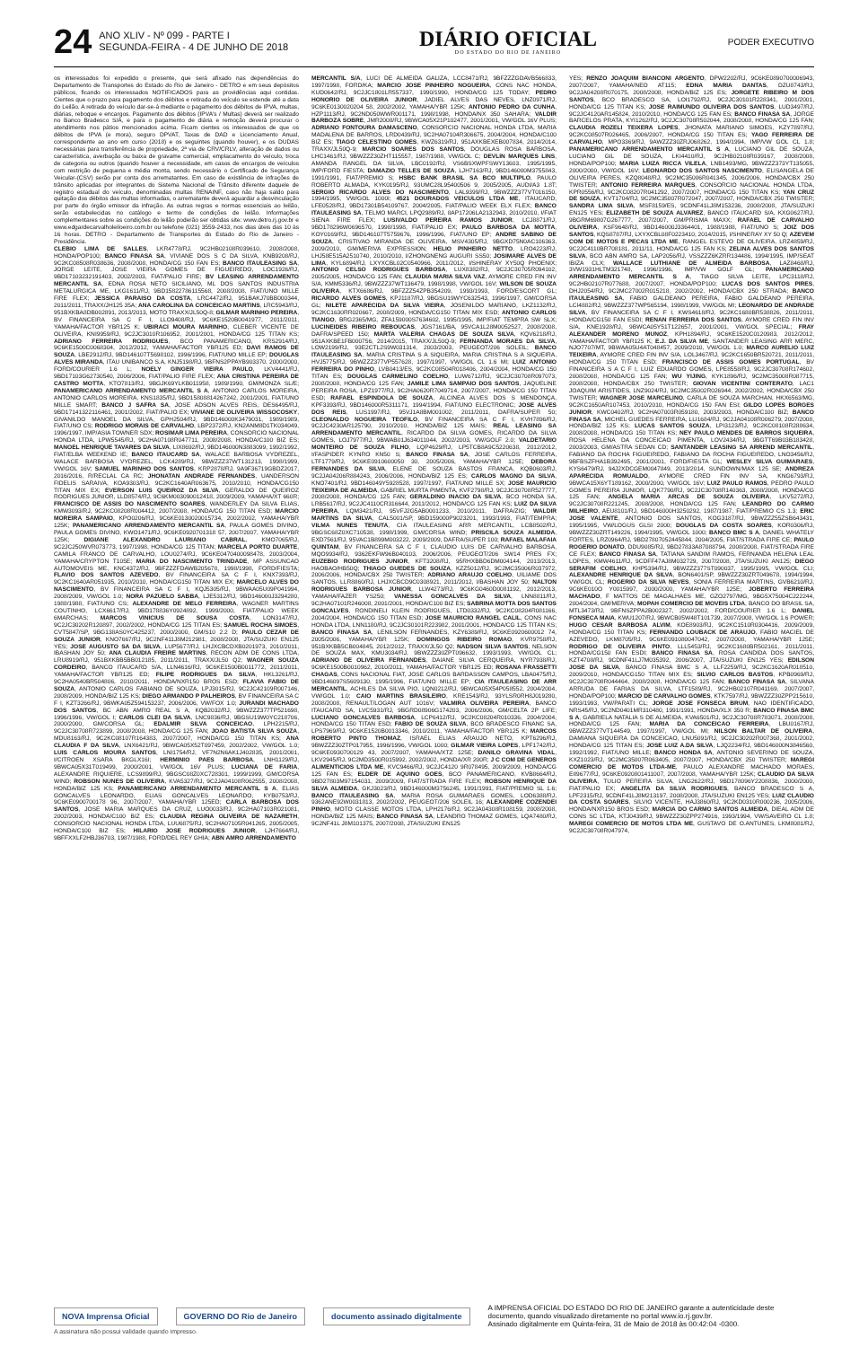24 ANO XLIV - Nº 099 - PARTE I
SEGUNDA-FEIRA - 4 DE JUNHO DE 2018
DIÁRIO OFICIAL
DO ESTADO DO RIO DE JANEIRO
PODER EXECUTIVO
os interessados foi expedido o presente, que será afixado nas dependências do Departamento de Transportes do Estado do Rio de Janeiro - DETRO e em seus depósitos públicos, ficando os interessados NOTIFICADOS para as providências aqui contidas. Cientes que o prazo para pagamento dos débitos e retirada do veículo se estende até a data do Leilão. A retirada do veículo dar-se-á mediante o pagamento dos débitos de IPVA, multas, diárias, reboque e encargos. Pagamento dos débitos (IPVA's / Multas) deverá ser realizado no Banco Bradesco S/A, e para o pagamento de diária e remoção deverá procurar o atendimento nos pátios mencionados acima. Ficam cientes os interessados de que os débitos de IPVA (e mora), seguro DPVAT, Taxas de DAD e Licenciamento Anual, correspondente ao ano em curso (2018) e os seguintes (quando houver), e os DUDAS necessárias para transferência de propriedade, 2ª via de CRV/CRLV, alteração de dados ou característica, averbação ou baixa de gravame comercial, emplacamento do veículo, troca de categoria ou outros (quando houver a necessidade, em casos de encargos de veículos com restrição de pequena e média monta, sendo necessário o Certificado de Segurança Veicular-(CSV) serão por conta dos arrematantes. Em caso de existência de infrações de trânsito aplicadas por integrantes do Sistema Nacional de Trânsito diferente daquele de registro estadual do veículo, denominadas multas RENAINF, caso não haja saldo para quitação dos débitos das multas informadas, o arrematante deverá aguardar a desvinculação por parte do órgão emissor da infração. As outras regras e normas essenciais ao leilão, serão estabelecidas no catálogo e termo de condições de leilão. Informações complementares sobre as condições do leilão poderão ser obtidas site: www.detro.rj.gov.br e www.edgardecarvalholeiloeiro.com.br ou telefone (021) 3559-2433, nos dias úteis das 10 às 16 horas. DETRO - Departamento de Transportes do Estado do Rio de Janeiro - Presidência.
CLEBIO LIMA DE SALLES, LKR4778/RJ, 9C2HB02108R039610, 2008/2008, HONDA/POP100; BANCO FINASA SA, VIVIANE DOS S C DA SILVA, KNB9208/RJ, 9C2KC08508R038636, 2008/2008, HONDA/CG 150 FAN ES; BANCO ITAULEASING SA, JORGE LEITE, JOSE VIEIRA GOMES DE FIGUEIREDO, LOC1926/RJ, 9BD17103232191403, 2002/2003, FIAT/PALIO FIRE; BV LEASING ARRENDAMENTO MERCANTIL SA, EDNA ROSA NETO SICILIANO, ML DOS SANTOS INDUSTRIA METALURGICA ME, LKG1611/RJ, 9BD15822786115568, 2008/2008, FIAT/UNO MILLE FIRE FLEX; JESSICA PARAISO DA COSTA, LRC4472/RJ, 951BAKJ70BB000344, 2011/2011, TRAXX/JH125 35A; ANA CAROLINA DA CONCEICAO MARTINS, LRC5943/RJ, 951BXKBA8DB002891, 2013/2013, MOTO TRAXX/JL50Q-8; GILMAR MARINHO PEREIRA, BV FINANCEIRA SA C F I, LLO9408/RJ, 9C6KE1520B0041977, 2011/2011, YAMAHA/FACTOR YBR125 K; UBIRACI MOURA MARINHO, CLEBER VICENTE DE OLIVEIRA, KNI9959/RJ, 9C2JC3010R106952, 2001/2001, HONDA/CG 125 TITAN KS; ADRIANO FERREIRA RODRIGUES, BCO PANAMERICANO, KRS2914/RJ, 9C6KE1500C0068304, 2012/2012, YAMAHA/FACTOR YBR125 ED; DAVI RAMOS DE SOUZA, LBE2912/RJ, 9BD146107T5698102, 1996/1996, FIAT/UNO MILLE EP; DOUGLAS ALVES MIRANDA, ITAU UNIBANCO S.A, KNJ5198/RJ, 9BFNS2PPAYB903370, 2000/2000, FORD/COURIER 1.6 L; NOELY GINGER VIEIRA PAULO, LKV4441/RJ, 9BD17103G62730540, 2006/2006, FIAT/PALIO FIRE FLEX; ANA CRISTINA PEREIRA DE CASTRO MOTTA, KTO7813/RJ, 9BGJK69YLKB011958, 1989/1990, GM/MONZA SL/E; PANAMERICANO ARRENDAMENTO MERCANTIL S A, ANTONIO CARLOS MOREIRA, ANTONIO CARLOS MOREIRA, KNS1835/RJ, 9BD15808814267242, 2001/2001, FIAT/UNO MILLE SMART; BANCO J SAFRA SA, JOSE ADSON ALVES REIS, DES6495/RJ, 9BD17141322116461, 2001/2002, FIAT/PALIO EX; VIVIANE DE OLIVEIRA WISSOCOSKY, GIVANILDO MANOEL DA SILVA, GPH2504/RJ, 9BD146000K3479031, 1989/1989, FIAT/UNO CS; RODRIGO MORAIS DE CARVALHO, LBP2372/RJ, KN2ANM8D1TK034049, 1996/1997, IMP/ASIA TOWNER SDX; ROSIMAR LIMA PEREIRA, CONSORCIO NACIONAL HONDA LTDA, LPW5545/RJ, 9C2HA07108R047711, 2008/2008, HONDA/C100 BIZ ES; MANOEL HENRIQUE TAVARES DA SILVA, LIX8692/RJ, 9BD146000N3883099, 1992/1992, FIAT/ELBA WEEKEND IE; BANCO ITAUCARD SA, WALACE BARBOSA VYDREZEL, WALACE BARBOSA VYDREZEL, LCK4289/RJ, 9BWZZZ37WT131213, 1998/1999, VW/GOL 16V; SAMUEL MARINHO DOS SANTOS, KRP2878/RJ, 9A9F36719GBDZ2017, 2016/2016, R/RECLAL CA RC; JHONATAN ANDRADE FERNANDES, UANDERSON FIDELIS SARAIVA, KOA9303/RJ, 9C2KC1640AR063675, 2010/2010, HONDA/CG150 TITAN MIX EX; EVERSON LUIS QUEIROZ DA SILVA, GERALDO DE QUEIROZ RODRIGUES JUNIOR, LLD8574/RJ, 9C6KM003090012418, 2009/2009, YAMAHA/XT 660R; FRANCISCO DE ASSIS DO NASCIMENTO SOARES, WANDERLEY DA SILVA ELIAS, KMW3093/RJ, 9C2KC08208R004412, 2007/2008, HONDA/CG 150 TITAN ESD; MARCIO MOREIRA SAMPAIO, KPO0206/RJ, 9C6KE0130020015734, 2002/2002, YAMAHA/YBR 125K; PANAMERICANO ARRENDAMENTO MERCANTIL SA, PAULA GOMES DIVINO, PAULA GOMES DIVINO, KWO1471/RJ, 9C6KE0920701318 57, 2007/2007, YAMAHA/YBR 125K; DIGIANE ALEXANDRO LAURIANO CABRAL, KMO7065/RJ, 9C2JC250WVR073773, 1997/1998, HONDA/CG 125 TITAN; MARCELA PORTO DUARTE, CAMILA FRANCO DE CARVALHO, LOU0274/RJ, 9C6KE0470400098478, 2003/2004, YAMAHA/CRYPTON T105E; MARIA DO NASCIMENTO TRINDADE, MP ASSUNCAO AUTOMOVEIS ME, KNC4372/RJ, 9BFZZZFDAWB205678, 1998/1998, FORD/FIESTA; FLAVIO DOS SANTOS AZEVEDO, BV FINANCEIRA SA C F I, KNX7393/RJ, 9C2KC1640AR051935, 2010/2010, HONDA/CG150 TITAN MIX EX; MARCELO ALVES DO NASCIMENTO, BV FINANCEIRA SA C F I, KQJ5305/RJ, 9BWAA05U09P041994, 2008/2009, VW/GOL 1.0; NORA PAZUELO SABBA, LJE5312/RJ, 9BD146000J3294280, 1988/1988, FIAT/UNO CS; ALEXANDRE DE MELO FERREIRA, WAGNER MARTINS COUTINHO, LCX6617/RJ, 9BD178836Y0924892, 1999/2000, FIAT/PALIO WEEK 6MARCHAS; MARCOS VINICIUS DE SOUSA COSTA, LON3147/RJ, 9C2JC30202R120897, 2002/2002, HONDA/CG 125 TITAN ES; SAMUEL ROCHA SIMOES, CVT5847/SP, 9BG138AS0YC425237, 2000/2000, GM/S10 2.2 D; PAULO CEZAR DE SOUZA JUNIOR, KNO7667/RJ, 9C2NF411J8M212981, 2008/2008, JTA/SUZUKI EN125 YES; JOSE AUGUSTO SA DA SILVA, LUP5677/RJ, LHJXCBCDXB0201973, 2010/2011, IBASHAN JOY 50; ANA CLAUDIA FREIRE MARTINS, RECON ADM DE CONS LTDA, LRU8919/RJ, 951BXKBB5BB012185, 2011/2011, TRAXX/JL50 Q2; WAGNER SOUZA CORDEIRO, BANCO ITAUCARD S/A, LLN4616/RJ, 9C6KE1500B0011772, 2011/2011, YAMAHA/FACTOR YBR125 ED; FILIPE RODRIGUES DA SILVA, HKL3261/RJ, 9C2HA0540BR504806, 2010/2011, HONDA/NXR150 BROS ESD; FLAVIA FABIO DE SOUZA, ANTONIO CARLOS FABIANO DE SOUZA, LPJ3015/RJ, 9C2JC42109R007146, 2008/2009, HONDA/BIZ 125 KS; DIEGO ARMANDO P PALHEIROS, BV FINANCEIRA SA C F I, KZT3266/RJ, 9BWKA05Z594153237, 2006/2006, VW/FOX 1.0; JURANDI MACHADO DOS SANTOS, BC ABN AMRO REAL S A, KQB2032/RJ, 9BWZZZ377TP521698, 1996/1996, VW/GOL I; CARLOS CLEI DA SILVA, LNC9836/RJ, 9BGSU19W0YC218706, 2000/2000, GM/CORSA GL; EDALMIR SILVA CONCEICAO, LPH2215/RJ, 9C2JC30708R723899, 2008/2008, HONDA/CG 125 FAN; JOAO BATISTA SILVA SOUZA, MDU8163/RJ, 9C2KC08107R164383, 2007/2007, HONDA/CG 150 TITAN KS; ANA CLAUDIA F DA SILVA, LNX6421/RJ, 9BWCA05X52T097459, 2002/2002, VW/GOL 1.0; LUIS CARLOS MOURA SANTOS, LNI1754/RJ, VF7N2N6AK1J402835, 2001/2001, I/CITROEN XSARA BKGLX16I; HERMINIO PAES BARBOSA, LNH1129/RJ, 9BWCA05X31T019499, 2000/2001, VW/GOL 16V PLUS; LUCIANA DE FARIA, ALEXANDRE RIQUIERE, LCS9899/RJ, 9BGSC08Z0XC728301, 1999/1999, GM/CORSA WIND; ROBSON NUNES DE OLIVEIRA, KVA5327/RJ, 9C2JA04108R062555, 2008/2008, HONDA/BIZ 125 KS; PANAMERICANO ARRENDAMENTO MERCANTIL S A, ELIAS GONCALVES LEONARDO, ELIAS GONCALVES LEONARDO, KYB0753/RJ, 9C6KE0900700178 96, 2007/2007, YAMAHA/YBR 125ED; CARLA BARBOSA DOS SANTOS, JOSE MARIA MARQUES DA CRUZ, LUO0033/RJ, 9C2HA07103R021081, 2002/2003, HONDA/C100 BIZ ES; CLAUDIA REGINA OLIVEIRA DE NAZARETH, CONSORCIO NACIONAL HONDA LTDA, LUU6875/RJ, 9C2HA07105R041265, 2005/2005, HONDA/C100 BIZ ES; HILARIO JOSE RODRIGUES JUNIOR, LJH7664/RJ, 9BFFXXLF2HBJ36703, 1987/1988, FORD/DEL REY GHIA; ABN AMRO ARRENDAMENTO
MERCANTIL S/A, LUCI DE ALMEIDA GALIZA, LCC8471/RJ, 9BFZZZGDAVB566833, 1997/1998, FORD/KA; MARCIO JOSE PINHEIRO NOGUEIRA, CONS NAC HONDA, KUD0642/RJ, 9C2JC1801LR557337, 1990/1990, HONDA/CG 125 TODAY; PEDRO HONORIO DE OLIVEIRA JUNIOR, JADIEL ALVES DAS NEVES, LNZ0971/RJ, 9C6KE0130020204 58, 2002/2002, YAMAHA/YBR 125K; ANTONIO PEDRO DA CUNHA, HZP1113/RJ, 9C2ND050WWR001171, 1998/1998, HONDA/NX 350 SAHARA; VALDIR BARBOZA SOBRE, JMR2008/RJ, 9BWCA05X21P102477, 2001/2001, VW/GOL 16V PLUS; ADRIANO FONTOURA DAMASCENO, CONSORCIO NACIONAL HONDA LTDA, MARIA MADALENA DE BARROS, LRD0439/RJ, 9C2HA07104R306675, 2004/2004, HONDA/C100 BIZ ES; TIAGO CELESTINO GOMES, KWZ6319/RJ, 951AXKBEXEB007834, 2014/2014, TRAXX/JL50Q-9; MARCIO SOARES DOS SANTOS, DOUGLAS ROSA BARBOSA, LHC1461/RJ, 9BWZZZ30ZHT115557, 1987/1988, VW/GOL C; DEVLIN MARQUES LINS, AMANDA RANGEL DA SILVA, LBC0192/RJ, VS6BSXWPFSWY13603, 1995/1995, IMP/FORD FIESTA; DAMAZIO TELLES DE SOUZA, LJH7163/RJ, 9BD146000M3755843, 1991/1991, FIAT/PREMIO S; HSBC BANK BRASIL SA BCO MULTIPLO, PAULO ROBERTO ALMADA, KYK0195/RJ, 93UMC28L95400506 9, 2005/2005, AUDI/A3 1.8T; SERGIO RICARDO ALVES DO NASCIMENTO, LAL9399/RJ, 9BWZZZ377VT016150, 1994/1995, VW/GOL 1000I; 4521 DOURADOS VEICULOS LTDA ME, ITAUCARD, LFE0528/RJ, 9BD17301B54109767, 2004/2005, FIAT/PALIO WEEK ELX FLEX; BANCO ITAULEASING SA, TELMO MARCI, LPQ2989/RJ, 8AP17206LA2132943, 2010/2010, I/FIAT SIENA FIRE FLEX; LUSIVALDO PEREIRA RAMOS JUNIOR, LCJ8871/RJ, 9BD178296W0696570, 1998/1998, FIAT/PALIO EX; PAULO BARBOSA DA MOTTA, KOY0169/RJ, 9BD146107T5759676, 1996/1996, FIAT/UNO EP; ANDRE SABINO DE SOUZA, CRISTIVAO MIRANDA DE OLIVEIRA, MSV4305/RJ, 9BGXD75N0AC106363, 2009/2010, GM/MERIVA EXPRESSION; HELIO PINHEIRO NETTO, LRO4223/RJ, LHJ58E515A2510740, 2010/2010, I/ZHONGNENG AUGURI SS50; JOSIMARE ALVES DE LIMA, KYL6894/RJ, LXYXCBL02C0540966, 2011/2012, I/SHINERAY XY50Q PHOENIX; ANTONIO CELSO RODRIGUES BARBOSA, LUX8382/RJ, 9C2JC30705R094102, 2005/2005, HONDA/CG 125 FAN; CLAUDIA MARIA SILVA VAZ, AYMORE CRED FIN INV S/A, KMM5336/RJ, 9BWZZZ37WT136479, 1998/1998, VW/GOL 16V; WILSON DE SOUZA OLIVEIRA, KTX6686/RJ, 9BFZZZ54ZPB354209, 1993/1993, FORD/ESCORT GL; RICARDO ALVES GOMES, KPJ1187/RJ, 9BGSU19WYC632543, 1996/1997, GM/CORSA GL; NILETE APARECIDA DA SILVA VIEIRA, JOSENILDO MARIANO, LKZ1132/RJ, 9C2KC1630RR020667, 2008/2009, HONDA/CG150 TITAN MIX ESD; ANTONIO CARLOS TIANGO, BRG2365/MG, ZFA159000S7634602, 1995/1995, IMP/FIAT TEMPRA SW SLX; LUCINEIDES RIBEIRO REBOUCAS, JGS7161/BA, 95VCA1L28M0052527, 2008/2008, DAFRA/SPEED 150; MARTA VALERIA CHAGAS DE SOUZA SILVA, KQV6218/RJ, 951AXKBE1FB000756, 2014/2015, TRAXX/JL50Q-9; FERNANDA MORAES DA SILVA, LOW2199/RJ, 93E2CTL2S9W031314, 2003/2003, PEUGEOT/206 SOLEIL; BANCO ITAULEASING SA, MARIA CRISTINA S A SIQUEIRA, MARIA CRISTINA S A SIQUEIRA, HVJ5775/RJ, 9BWZZZ377VP557628, 1997/1997, VW/GOL CL 1.6 MI; LUIZ ANTONIO FERREIRA DO PINHO, LVB0413/ES, 9C2KC08504R018406, 2004/2004, HONDA/CG 150 TITAN ES; DOUGLAS CARMELINO COELHO, LUW6712/RJ, 9C2JC30708R097073, 2008/2008, HONDA/CG 125 FAN; JAMILE LIMA SAMPAIO DOS SANTOS, JAQUELINE PEREIRA ROSA, LPZ1977/RJ, 9C2HA0620R7049714, 2007/2007, HONDA/CG 150 TITAN ESD; RAFAEL ESPINDOLA DE SOUZA, ALCINEA ALVES DOS S MENDONÇA, KPF3393/RJ, 9BD146000R5311171, 1994/1994, FIAT/UNO ELECTRONIC; JOSE ALVES DOS REIS, LUS1997/RJ, 95VJ1A8BM001002, 2011/2011, DAFRA/SUPER 50; CLEONALDO NOGUEIRA TEOFILO, BV FINANCEIRA SA C F I, KVH7896/RJ, 9C2JC4230AR125790, 2010/2010, HONDA/BIZ 125 MAIS; REAL LEASING SA ARRENDAMENTO MERCANTIL, RICARDO DA SILVA GOMES, RICARDO DA SILVA GOMES, LOJ7977/RJ, 9BWAB01J634011044, 2002/2003, VW/GOLF 2.0; VALDETARIO MONTEIRO DE SOUZA FILHO, LQP4629/RJ, LP5TCB8A9C5220638, 2012/2012, I/FASPIDER KYNRO KN50 S; BANCO FINASA SA, JOSE CARLOS FERREIRA, LTF1779/RJ, 9C6KE0910600050 30, 2005/2006, YAMAHA/YBR 125E; DEBORA FERNANDES DA SILVA, ELENE DE SOUZA BASTOS FRANCA, KQB0603/RJ, 9C2JA04206R884243, 2006/2006, HONDA/BIZ 125 ES; CARLOS MAGNO DA SILVA, KNO7401/RJ, 9BD146049Y5928528, 1997/1997, FIAT/UNO MILLE SX; JOSE MAURICIO TEIXEIRA DE ALMEIDA, GABRIEL MURTA PIMENTA, KVF2798/RJ, 9C2JC30708R527777, 2008/2008, HONDA/CG 125 FAN; GERALDINO INACIO DA SILVA, BCO HONDA SA, LRB5617/RJ, 9C2JC4110CR316644, 2011/2012, HONDA/CG 125 FAN KS; LUIZ DA SILVA PEREIRA, LQM3421/RJ, 95VFJ2G5AB0001233, 2010/2011, DAFRA/ZIG; WALDIR MARTINS DA SILVA, CAL5001/SP, 9BD159000P9023201, 1993/1993, FIAT/TEMPRA; VILMA NUNES TENUTA, CIA ITAULEASING ARR MERCANTIL, LCB8502/RJ, 9BGSC68Z0XC710538, 1998/1999, GM/CORSA WIND; PRISCILA SOUZA ALMEIDA, EXD7561/RJ, 95VAC1B899M003222, 2009/2009, DAFRA/SUPER 100; RAFAEL MALAFAIA QUINTAM, BV FINANCEIRA SA C F I, CLAUDIO LUIS DE CARVALHO BARBOSA, MQO9934/RJ, 9362EKFW96B040103, 2006/2006, PEUGEOT/206 SW14 PRES FX; EUZEBIO RODRIGUES JUNIOR, KFT3208/RJ, 95RHXBBD6DM004144, 2013/2013, HAOBAO/HB50Q; THIAGO GUEDES DE SOUZA, KZZ5012/RJ, 9C2MC35006R037972, 2006/2006, HONDA/CBX 250 TWISTER; ADRIANO ARAUJO COELHO, UILIAME DOS SANTOS, LLR8860/RJ, LHJXCBCD9C0308921, 2011/2012, I/BASHAN JOY 50; NALTON RODRIGUES BARBOSA JUNIOR, LLW4273/RJ, 9C6KG0460D0081192, 2012/2013, YAMAHA/FAZER YS250; VANESSA GONCALVES DA SILVA, LNN8811/RJ, 9C2HA07101R246008, 2001/2001, HONDA/C100 BIZ ES; SABRINA MOTTA DOS SANTOS GONCALVES, RONDINELI KLEIN RODRIGUES, LTD0332/RJ, 9C2KC08204R081166, 2004/2004, HONDA/CG 150 TITAN ESD; JOSE MAURICIO RANGEL CALIL, CONS NAC HONDA LTDA, LNN1180/RJ, 9C2JC30101R223982, 2001/2001, HONDA/CG 125 TITAN KS; BANCO FINASA SA, LENILSON FERNANDES, KZY6389/RJ, 9C6KE0920600012 74, 2005/2006, YAMAHA/YBR 125K; DOMINGOS RIBEIRO ROMAO, KVR9758/RJ, 951BXKBB5CB004845, 2012/2012, TRAXX/JL50 Q2; NADSON SILVA SANTOS, NELSON DE SOUZA MAX, KMU3034/RJ, 9BWZZZ30ZPT096632, 1993/1993, VW/GOL CL; ADRIANO DE OLIVEIRA FERNANDES, DAIANE SILVA CERQUEIRA, NYR7938/RJ, 9C6KE1500B0010962, 2010/2011, YAMAHA/FACTOR YBR125 ED; ROSANA FRASSETTI CHAGAS, CONS NACIONAL FIAT, JOSE CARLOS BARDASSON CAMPOS, LBA0475/RJ, 9BD146097S5609130, 1995/1996, FIAT/UNO MILLE EP; CIA ITAULEASING DE ARR MERCANTIL, ACHILES DA SILVA PIO, LQN0212/RJ, 9BWCA05X54P058552, 2004/2004, VW/GOL 1.0; CAIO MARTINS BRASILEIRO, KRE1543/RJ, 93YLSR0RH8J019280, 2008/2008, RENAULT/LOGAN AUT 1016V; VALMIRA OLIVEIRA PEREIRA, BANCO ITAUCARD SA, LVC5931/RJ, 9BGRD08906G174203, 2006/2006, GM/CELTA 2P LIFE; LUCIANO GONCALVES BARBOSA, LCP6412/RJ, 9C2KC08204R010336, 2004/2004, HONDA/CG 150 TITAN ESD; FABIO DE SOUZA SILVA, BCO BRADESCO FINANC SA, LPS7969/RJ, 9C6KE1520B0013346, 2010/2011, YAMAHA/FACTOR YBR125 K; MARCOS ROBERTO PINTO THOMAZ, ISRAEL ELIAS ARAUJO NETO, KPT6296/RJ, 9BWZZZ30ZTP017955, 1996/1996, VW/GOL 1000; GILMAR VIEIRA LOPES, LPF1742/RJ, 9C6KE0930700129 43, 2007/2007, YAMAHA/XTZ 125E; DANILO GRAVINA VIDAL, LKV2945/RJ, 9C2MD3500R015992, 2002/2002, HONDA/XR 200R; J C COM DE GENEROS ALIMENTICIOS LTDA ME, KVC9466/RJ, 9C2JC4120 9R078495, 2009/2009, HONDA/CG 125 FAN ES; ELDER DE AQUINO GOES, BCO PANAMERICANO, KVB8664/RJ, 9BD27803M97154031, 2009/2009, FIAT/STRADA FIRE FLEX; ROBSON HENRIQUE DA SILVA ALMEIDA, GKJ3023/RJ, 9BD146000M3756245, 1991/1991, FIAT/PREMIO SL 1.6; BANCO ITAULEASING SA, MARIA ROSA GUIMARAES GOMES, LOD6388/RJ, 9362ANE92W0031813, 2002/2002, PEUGEOT/206 SOLEIL 16; ALEXANDRE COZENDEI PINHO, MOTO CLASSE MOTOS LTDA, LPH2176/RJ, 9C2JA04308R108159, 2008/2008, HONDA/BIZ 125 MAIS; BANCO FINASA SA, LEANDRO THOMAZ GOMES, LQA7480/RJ, 9C2NF41L J8M101375, 2007/2008, JTA/SUZUKI EN125
YES; RENZO JOAQUIM BIANCONI ARGENTO, DPW2202/RJ, 9C6KE0890700006943, 2007/2007, YAMAHA/NEO AT115; EDNA MARIA DANTAS, DZU8743/RJ, 9C2JA04208R070175, 2008/2008, HONDA/BIZ 125 ES; JORGETE RIBEIRO M DOS SANTOS, BCO BRADESCO SA, LOI1792/RJ, 9C2JC30101R228341, 2001/2001, HONDA/CG 125 TITAN KS; JOSE RAIMUNDO OLIVEIRA DOS SANTOS, LUD3497/RJ, 9C2JC4120AR145824, 2010/2010, HONDA/CG 125 FAN ES; BANCO FINASA SA, JORGE BARCELOS PRATA, KYI1262/RJ, 9C2JC30708R502044, 2008/2008, HONDA/CG 125 FAN; CLAUDIA ROZELI TEIXERA LOPES, JHONATA MARIANO SIMOES, KZY7897/RJ, 9C2KC08507R026465, 2006/2007, HONDA/CG 150 TITAN ES; YAGO FERREIRA DE CARVALHO, MPO3369/RJ, 9AWZZZ30ZRJ068262, 1994/1994, IMP/VW GOL CL 1.8; PANAMERICANO ARRENDAMENTO MERCANTIL S A, LUCIANO GIL DE SOUZA, LUCIANO GIL DE SOUZA, LKI4410/RJ, 9C2HB02108R039167, 2008/2008, HONDA/POP100; MARIA LUIZA RICCA VILELA, LNB1493/MG, 9BWZZZ373YT135055, 2000/2000, VW/GOL 16V; LEONARDO DOS SANTOS NASCIMENTO, ELISANGELA DE OLIVEIRA PERES, KZQ8048/RJ, 9C2MC35006R041345, 2006/2006, HONDA/CBX 250 TWISTER; ANTONIO FERREIRA MARQUES, CONSORCIO NACIONAL HONDA LTDA, KPR0556/RJ, 9C2KC08207R041292, 2007/2007, HONDA/CG 150 TITAN KS; YAN CRUZ DE SOUZA, KVT1704/RJ, 9C2MC35007R072047, 2007/2007, HONDA/CBX 250 TWISTER; SANDRA LIMA SILVA, MSF8159/ES, 9CDNF41LJ8M153236, 2008/2008, JTA/SUZUKI EN125 YES; ELIZABETH DE SOUZA ALVAREZ, BANCO ITAUCARD S/A, KXG0627/RJ, 9BGRM69807G267777, 2007/2007, GM/PRISMA MAXX; RAFAEL DE CARVALHO OLIVEIRA, KSF9648/RJ, 9BD146000J3364401, 1988/1988, FIAT/UNO S; JOIZ DOS SANTOS, KQS8787/RJ, LXYXCBL08F0223410, 2014/2015, I/SHINERAY XY 50 Q; AZEVEM COM DE MOTOS E PECAS LTDA ME, RANGEL ESTEVO DE OLIVEIRA, LRZ4859/RJ, 9C2JC4110BR708181, 2011/11, HONDA/CG 125 FAN KS; ZELINA ALVES DOS SANTOS SILVA, BCO ABN AMRO SA, LAP2056/RJ, VSSZZZ6KZRR134486, 1994/1995, IMP/SEAT IBIZA CLX; WALLACE LUTHIANE DE ALMEIDA BARBOSA, LAZ8468/RJ, 3VW1931HLTM321748, 1996/1996, IMP/VW GOLF GL; PANAMERICANO ARRENDAMENTO MERCANTIL S A, TIAGO SILVA LEITE, LPC3118/RJ, 9C2HB02107R077688, 2007/2007, HONDA/POP100; LUCAS DOS SANTOS PIRES, DHJ2054/RJ, 9C2MC27002R015218, 2002/2002, HONDA/CBX 250 STRADA; BANCO ITAULEASING SA, FABIO GALDEANO PEREIRA, FABIO GALDEANO PEREIRA, LCI4882/RJ, 9BWZZZ377WP565194, 1998/1999, VW/GOL MI; LEONARDO DE ANDRADE SILVA, BV FINANCEIRA SA C F I, KWS4618/RJ, 9C2KC1680BR538826, 2011/2011, HONDA/CG150 FAN ESDI; RENAN FERREIRA DOS SANTOS, AYMORE CRED FIN INV S/A, KNE1928/RJ, 9BWCA05Y51T122657, 2001/2001, VW/GOL SPECIAL; FRAY ALEXANDER MORENO MUNOZ, KPH1894/RJ, 9C6KE1520C0120983, 2012/2012, YAMAHA/FACTOR YBR125 K; E.J. DA SILVA ME, SANTANDER LEASING ARR MERC, NJO7707/MT, 9BWAA05U4AT048457, 2009/2010, VW/GOL 1.0; MARCO AURELIO LUIZ TEIXEIRA, AYMORE CRED FIN INV S/A, LOL3467/RJ, 9C2KC1650BR520721, 2011/2011, HONDA/CG 150 TITAN ESD; FRANCISCO DE ASSIS GOMES PORTUGAL, BV FINANCEIRA S A C F I, LUIZ EDUARDO GOMES, LPE8558/RJ, 9C2JC30708R174602, 2008/2008, HONDA/CG 125 FAN; WU YIJING, KYK1896/RJ, 9C2MC35008R087715, 2008/2008, HONDA/CBX 250 TWISTER; GIOVAN VICENTINI CONTERATO, LAC1 JOAQUIM ARISTIDES, LNZ9024/RJ, 9C2MC35002R026944, 2002/2002, HONDA/CBX 250 TWISTER; WAGNER JOSE MARCELINO, CARLA DE SOUZA MARCHAN, HKX6563/MG, 9C2KC1650AR107453, 2010/2010, HONDA/CG 150 FAN ESI; GILDO LOPES BORGES JUNIOR, KWC0402/RJ, 9C2HA07003R059180, 2003/2003, HONDA/C100 BIZ; BANCO FINASA SA, MICHEL GUEDES FERREIRA, LLI1684/RJ, 9C2JA04108R006279, 2007/2008, HONDA/BIZ 125 KS; LUCAS SANTOS SOUZA, LPI3123/RJ, 9C2KC08108R288634, 2008/2008, HONDA/CG 150 TITAN KS; NEY PAULO MENDES DE BARROS SIQUEIRA, ROSA HELENA DA CONCEICAO PIMENTA, LOV2434/RJ, 9BGTT69B03B183428, 2003/2003, GM/ASTRA SEDAN CD; SANTANDER LEASING SA ARREND MERCANTIL, FABIANO DA ROCHA FIGUEIREDO, FABIANO DA ROCHA FIGUEIREDO, LNO3456/RJ, 9BFBSZFHA1B392495, 2001/2001, FORD/FIESTA GL; WESLEY SILVA GUIMARAES, KYS6479/RJ, 94J2XDCGEM0047849, 2013/2014, SUNDOWN/MAX 125 SE; ANDREZA APARECIDA ROMUALDO, AYMORE CRED FIN INV SA, KNG6793/RJ, 9BWCA15X6YT189162, 2000/2000, VW/GOL 16V; LUIZ PAULO RAMOS, PEDRO PAULO GOMES PEREIRA JUNIOR, LQK7790/RJ, 9C2JC30708R140363, 2008/2008, HONDA/CG 125 FAN; ANGELA MARIA ARCAS DE SOUZA OLIVEIRA, LKV5272/RJ, 9C2JC30708R221245, 2008/2008, HONDA/CG 125 FAN; LEANDRO DO CARMO MILHEIRO, AEU8101/RJ, 9BD146000H3250292, 1987/1987, FIAT/PREMIO CS 1.3; ERIC JOSE VALENTE, ANTONIO DOS SANTOS, KOG3187/RJ, 9BWZZZ55ZSB643431, 1995/1995, VW/LOGUS GLSI 2000; DOUGLAS DA COSTA SOARES, KOR0306/RJ, 9BWZZZ30ZRT149226, 1994/1995, VW/GOL 1000; BANCO BMC S A, DANIEL WHATELY FORTES, LRZ0964/RJ, 9BD27807052445844, 2004/2005, FIAT/STRADA FIRE CE; PAULO ROGERIO DONATO, DDU9085/RJ, 9BD27833A87088794, 2008/2008, FIAT/STRADA FIRE CE FLEX; BANCO FINASA SA, TATIANA SANDIM RAMOS, FERNANDA HELENA LEAL LOPES, KMW4611/RJ, 9CDFF47AJ8M032729, 2007/2008, JTA/SUZUKI AN125; DIEGO SERAFIM COELHO, KHP5394/RJ, 9BWZZZ377ST090037, 1995/1995, VW/GOL CLI; ALEXANDRE HENRIQUE DA SILVA, BON6401/SP, 9BWZZZ30ZRT049678, 1994/1994, VW/GOL CL; ROGERIO DA SILVA NEVES, SONIA FERREIRA MARTINS, GVB6210/RJ, 9C6KE010O Y0015997, 2000/2000, YAMAHA/YBR 125E; JOBERTO FERREIRA MACHADO, F MATTOS DE MAGALHAES ME, GZO2797/MG, 9BG5X75004C222244, 2004/2004, GM/MERIVA; MOPAH COMERCIO DE MOVEIS LTDA, BANCO DO BRASIL SA, MTL3473/RJ, 9BFNSZPPA2B002327, 2002/2002, FORD/COURIER 1.6 L; DANIEL FONSECA MAIA, KWU1207/RJ, 9BWCB05W48T101739, 2007/2008, VW/GOL 1.6 POWER; HUGO CESAR BARBOSA ALVIM, KOE8903/RJ, 9C2KC1510R0304416, 2009/2009, HONDA/CG 150 TITAN KS; FERNANDO LOUBACK DE ARAUJO, FABIO MACIEL DE AZEVEDO, LKM8705/RJ, 9C6KE091080047042, 2007/2008, YAMAHA/YBR 125E; RODRIGO DE OLIVEIRA PINTO, LLL5453/RJ, 9C2KC1680BR502161, 2011/2011, HONDA/CG150 FAN ESDI; BANCO FINASA SA, ROSA CANDIDA DOS SANTOS, KZT4708/RJ, 9CDNF41LJ7M035392, 2006/2007, JTA/SUZUKI EN125 YES; EDILSON JOSE DA SILVA, BANCO FINASA BMC S A, LLF2259/RJ, 9C2KC1620AR018510, 2009/2010, HONDA/CG150 TITAN MIX ES; SILVIO CARLOS BASTOS, KPB0969/RJ, 9C2JC30708R044464, 2008/2008, HONDA/CG 125 FAN; BANCO FINASA SA, SILVANA ARRUDA DE FARIAS DA SILVA, LTF1589/RJ, 9C2HB02107R041169, 2007/2007, HONDA/POP100; MARCIO DE CARVALHO GOMES, KTK7597/RJ, 9BWZZZ30ZPP215610, 1993/1993, VW/PARATI CL; JORGE JOSE FONSECA BRUM, NAO IDENTIFICADO, NRS45/RJ, 9C2ND0401MR310480, 1991/1991, HONDA/XLX 350 R; BANCO FINASA BMC S A, GABRIELA NATALIA S DE ALMEIDA, KVA6501/RJ, 9C2JC30708R783071, 2008/2008, HONDA/CG 125 FAN; MARIA DA CONCEICAO FERREIRA, LBU0167/RJ, 9BWZZZ377VT144549, 1997/1997, VW/GOL MI; NILSON BALTAR DE OLIVEIRA, DAMIANA SIQUEIRA DA CONCEICAO, LNU5091/RJ, 9C2JC30202R007368, 2001/2002, HONDA/CG 125 TITAN ES; JOSE LUIZ A.DA SILVA, LJQ2234/RJ, 9BD146000N3846560, 1992/1992, FIAT/UNO MILLE; BANCO HONDA SA, ANTONIO SEVERINO DE SOUZA, KXZ1023/RJ, 9C2MC35007R063405, 2007/2007, HONDA/CBX 250 TWISTER; MAREGI COMERCIO DE MOTOS LTDA-ME, PAULO ALEXANDRE MACHADO MORAES, EII9677/RJ, 9C6KE0920801411007, 2007/2008, YAMAHA/YBR 125K; CLAUDIO DA SILVA OLIVEIRA, TULIO PEREIRA SILVA, LNG2622/RJ, 9BD178096Y2208836, 2000/2000, FIAT/PALIO EX; ANGELITA DA SILVA RODRIGUES, BANCO BRADESCO S A, LPF2315/RJ, 9CDNF41LJ8M213197, 2008/2008, JTA/SUZUKI EN125 YES; LUIZ CLAUDIO DA COSTA SOARES, SILVIO VICENTE, HAJ3860/RJ, 9C2KD0310R000236, 2005/2006, HONDA/NXR150 BROS ESD; MARCIA DO CARMO SANTOS ALMEIDA, DIEAL ADM DE CONS SC LTDA, KTJ0439/RJ, 9BWZZZ30ZPP274916, 1993/1994, VW/SAVEIRO CL 1.8; MAREGI COMERCIO DE MOTOS LTDA ME, GUSTAVO DE O.ANTUNES, LKM8081/RJ, 9C2JC30708R047974,
NOVA Imprensa Oficial GOVERNO DO Rio de Janeiro documento assinado digitalmente A IMPRENSA OFICIAL DO ESTADO DO RIO DE JANEIRO garante a autenticidade deste
documento, quando visualizado diretamente no portal www.io.rj.gov.br.
Assinado digitalmente em Quinta-feira, 31 de Maio de 2018 às 00:42:04 -0300.
A assinatura não possui validade quando impresso.